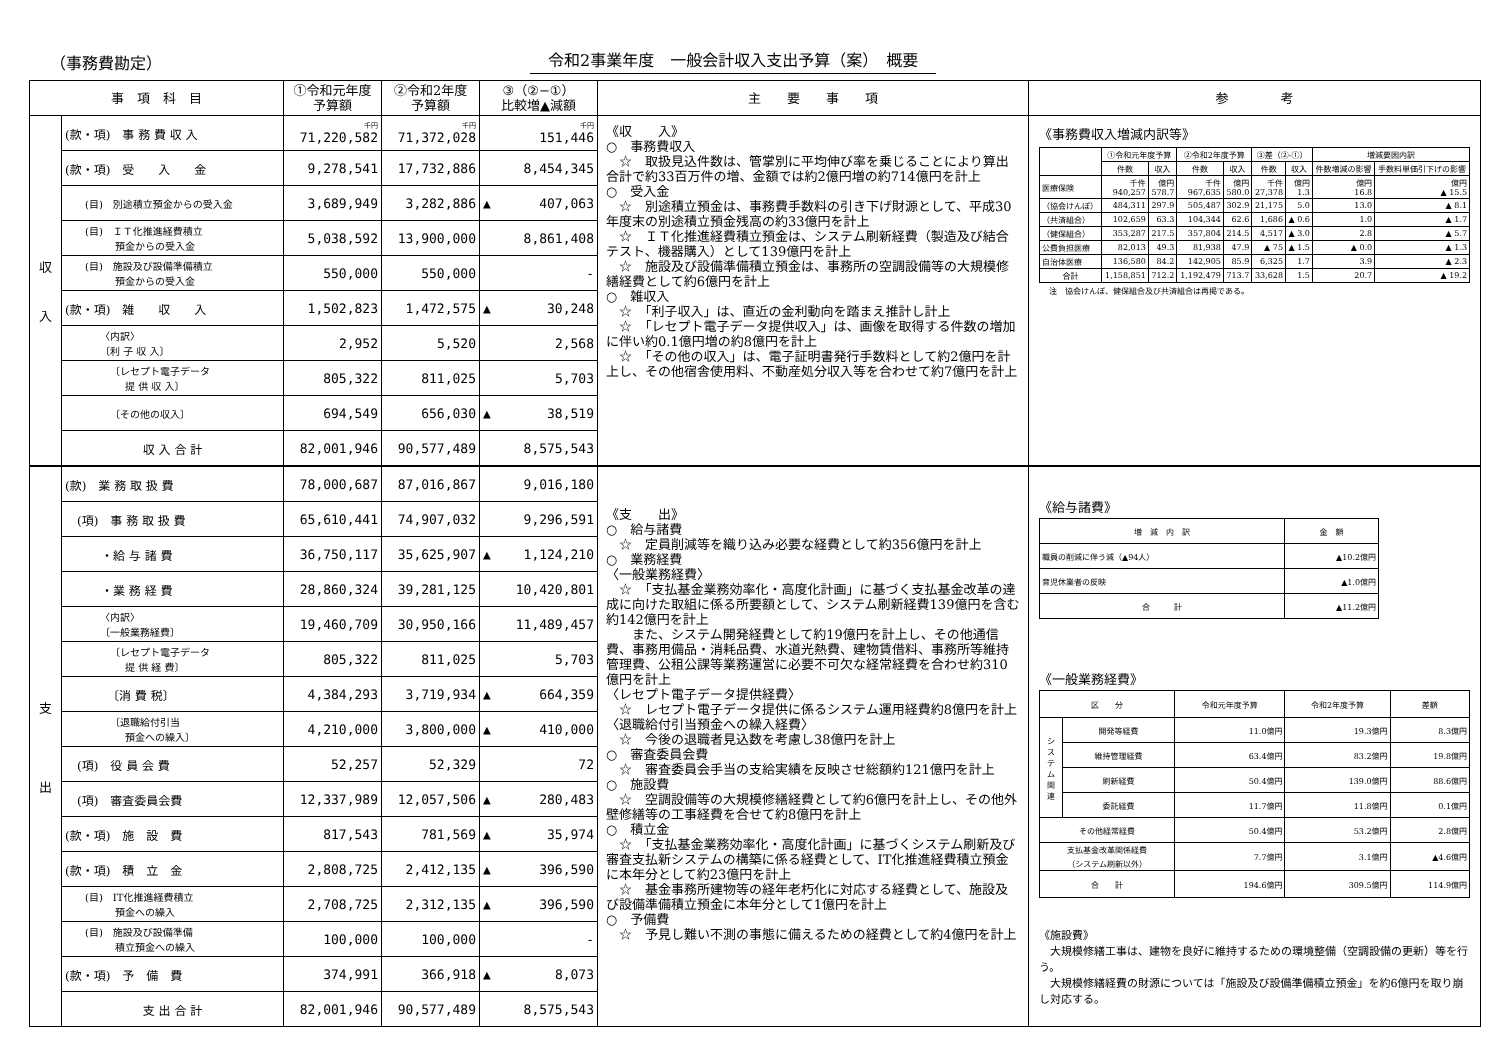（事務費勘定）
令和2事業年度　一般会計収入支出予算（案）　概要
| 事 項 科 目 | | ①令和元年度 予算額 | ②令和2年度 予算額 | ③（②−①） 比較増▲減額 | 主 要 事 項 | 参 考 |
| --- | --- | --- | --- | --- | --- | --- |
| 収 入 | (款・項) 事 務 費 収 入 | 千円 71,220,582 | 千円 71,372,028 | 千円 151,446 | 《収 入》 ○ 事務費収入 ☆ 取扱見込件数は、管掌別に平均伸び率を乗じることにより算出合計で約33百万件の増、金額では約2億円増の約714億円を計上 ○ 受入金 ☆ 別途積立預金は、事務費手数料の引き下げ財源として、平成30年度末の別途積立預金残高の約33億円を計上 ☆ ＩＴ化推進経費積立預金は、システム刷新経費（製造及び結合テスト、機器購入）として139億円を計上 ☆ 施設及び設備準備積立預金は、事務所の空調設備等の大規模修繕経費として約6億円を計上 ○ 雑収入 ☆ 「利子収入」は、直近の金利動向を踏まえ推計し計上 ☆ 「レセプト電子データ提供収入」は、画像を取得する件数の増加に伴い約0.1億円増の約8億円を計上 ☆ 「その他の収入」は、電子証明書発行手数料として約2億円を計上し、その他宿舎使用料、不動産処分収入等を合わせて約7億円を計上 | 《事務費収入増減内訳等》 / / ①令和元年度予算 / / ②令和2年度予算 / / ③差（②-①） / / 増減要因内訳 / / / / 件数 / 収入 / 件数 / 収入 / 件数 / 収入 / 件数増減の影響 / 手数料単価引下げの影響 / / 医療保険 / 千件 940,257 / 億円 578.7 / 千件 967,635 / 億円 580.0 / 千件 27,378 / 億円 1.3 / 億円 16.8 / 億円 ▲ 15.5 / / （協会けんぽ） / 484,311 / 297.9 / 505,487 / 302.9 / 21,175 / 5.0 / 13.0 / ▲ 8.1 / / （共済組合） / 102,659 / 63.3 / 104,344 / 62.6 / 1,686 / ▲ 0.6 / 1.0 / ▲ 1.7 / / （健保組合） / 353,287 / 217.5 / 357,804 / 214.5 / 4,517 / ▲ 3.0 / 2.8 / ▲ 5.7 / / 公費負担医療 / 82,013 / 49.3 / 81,938 / 47.9 / ▲ 75 / ▲ 1.5 / ▲ 0.0 / ▲ 1.3 / / 自治体医療 / 136,580 / 84.2 / 142,905 / 85.9 / 6,325 / 1.7 / 3.9 / ▲ 2.3 / / 合計 / 1,158,851 / 712.2 / 1,192,479 / 713.7 / 33,628 / 1.5 / 20.7 / ▲ 19.2 / 注 協会けんぽ、健保組合及び共済組合は再掲である。 |
| | (款・項) 受 入 金 | 9,278,541 | 17,732,886 | 8,454,345 | | |
| | (目) 別途積立預金からの受入金 | 3,689,949 | 3,282,886 | ▲ 407,063 | | |
| | (目) ＩＴ化推進経費積立 預金からの受入金 | 5,038,592 | 13,900,000 | 8,861,408 | | |
| | (目) 施設及び設備準備積立 預金からの受入金 | 550,000 | 550,000 | - | | |
| | (款・項) 雑 収 入 | 1,502,823 | 1,472,575 | ▲ 30,248 | | |
| | 〈内訳〉 〔利 子 収 入〕 | 2,952 | 5,520 | 2,568 | | |
| | 〔レセプト電子データ 提 供 収 入〕 | 805,322 | 811,025 | 5,703 | | |
| | 〔その他の収入〕 | 694,549 | 656,030 | ▲ 38,519 | | |
| | 収 入 合 計 | 82,001,946 | 90,577,489 | 8,575,543 | | |
| 支 出 | (款) 業 務 取 扱 費 | 78,000,687 | 87,016,867 | 9,016,180 | 《支 出》 ○ 給与諸費 ☆ 定員削減等を織り込み必要な経費として約356億円を計上 ○ 業務経費 〈一般業務経費〉 ☆ 「支払基金業務効率化・高度化計画」に基づく支払基金改革の達成に向けた取組に係る所要額として、システム刷新経費139億円を含む約142億円を計上 また、システム開発経費として約19億円を計上し、その他通信費、事務用備品・消耗品費、水道光熱費、建物賃借料、事務所等維持管理費、公租公課等業務運営に必要不可欠な経常経費を合わせ約310億円を計上 〈レセプト電子データ提供経費〉 ☆ レセプト電子データ提供に係るシステム運用経費約8億円を計上 〈退職給付引当預金への繰入経費〉 ☆ 今後の退職者見込数を考慮し38億円を計上 ○ 審査委員会費 ☆ 審査委員会手当の支給実績を反映させ総額約121億円を計上 ○ 施設費 ☆ 空調設備等の大規模修繕経費として約6億円を計上し、その他外壁修繕等の工事経費を合せて約8億円を計上 ○ 積立金 ☆ 「支払基金業務効率化・高度化計画」に基づくシステム刷新及び審査支払新システムの構築に係る経費として、IT化推進経費積立預金に本年分として約23億円を計上 ☆ 基金事務所建物等の経年老朽化に対応する経費として、施設及び設備準備積立預金に本年分として1億円を計上 ○ 予備費 ☆ 予見し難い不測の事態に備えるための経費として約4億円を計上 | 《給与諸費》 / 増 減 内 訳 / 金 額 / / 職員の削減に伴う減（▲94人） / ▲10.2億円 / / 育児休業者の反映 / ▲1.0億円 / / 合 計 / ▲11.2億円 / 《一般業務経費》 / 区 分 / / 令和元年度予算 / 令和2年度予算 / 差額 / / シ ス テ ム 関 連 / 開発等経費 / 11.0億円 / 19.3億円 / 8.3億円 / / / 維持管理経費 / 63.4億円 / 83.2億円 / 19.8億円 / / / 刷新経費 / 50.4億円 / 139.0億円 / 88.6億円 / / / 委託経費 / 11.7億円 / 11.8億円 / 0.1億円 / / その他経常経費 / / 50.4億円 / 53.2億円 / 2.8億円 / / 支払基金改革関係経費 （システム刷新以外） / / 7.7億円 / 3.1億円 / ▲4.6億円 / / 合 計 / / 194.6億円 / 309.5億円 / 114.9億円 / 《施設費》 大規模修繕工事は、建物を良好に維持するための環境整備（空調設備の更新）等を行う。 大規模修繕経費の財源については「施設及び設備準備積立預金」を約6億円を取り崩し対応する。 |
| | (項) 事 務 取 扱 費 | 65,610,441 | 74,907,032 | 9,296,591 | | |
| | ・給 与 諸 費 | 36,750,117 | 35,625,907 | ▲ 1,124,210 | | |
| | ・業 務 経 費 | 28,860,324 | 39,281,125 | 10,420,801 | | |
| | 〈内訳〉 〔一般業務経費〕 | 19,460,709 | 30,950,166 | 11,489,457 | | |
| | 〔レセプト電子データ 提 供 経 費〕 | 805,322 | 811,025 | 5,703 | | |
| | 〔消 費 税〕 | 4,384,293 | 3,719,934 | ▲ 664,359 | | |
| | 〔退職給付引当 預金への繰入〕 | 4,210,000 | 3,800,000 | ▲ 410,000 | | |
| | (項) 役 員 会 費 | 52,257 | 52,329 | 72 | | |
| | (項) 審査委員会費 | 12,337,989 | 12,057,506 | ▲ 280,483 | | |
| | (款・項) 施 設 費 | 817,543 | 781,569 | ▲ 35,974 | | |
| | (款・項) 積 立 金 | 2,808,725 | 2,412,135 | ▲ 396,590 | | |
| | (目) IT化推進経費積立 預金への繰入 | 2,708,725 | 2,312,135 | ▲ 396,590 | | |
| | (目) 施設及び設備準備 積立預金への繰入 | 100,000 | 100,000 | - | | |
| | (款・項) 予 備 費 | 374,991 | 366,918 | ▲ 8,073 | | |
| | 支 出 合 計 | 82,001,946 | 90,577,489 | 8,575,543 | | |